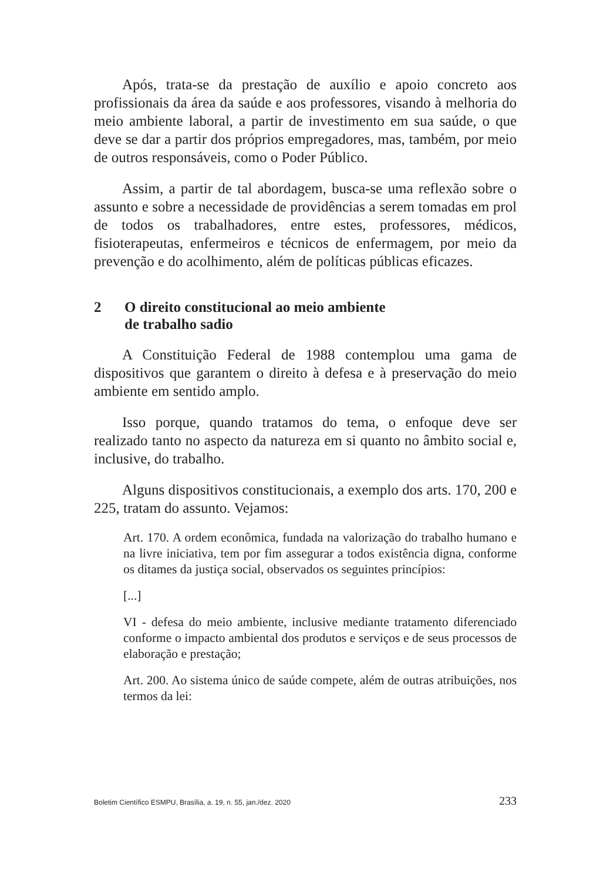Após, trata-se da prestação de auxílio e apoio concreto aos profissionais da área da saúde e aos professores, visando à melhoria do meio ambiente laboral, a partir de investimento em sua saúde, o que deve se dar a partir dos próprios empregadores, mas, também, por meio de outros responsáveis, como o Poder Público.
Assim, a partir de tal abordagem, busca-se uma reflexão sobre o assunto e sobre a necessidade de providências a serem tomadas em prol de todos os trabalhadores, entre estes, professores, médicos, fisioterapeutas, enfermeiros e técnicos de enfermagem, por meio da prevenção e do acolhimento, além de políticas públicas eficazes.
2 O direito constitucional ao meio ambiente
de trabalho sadio
A Constituição Federal de 1988 contemplou uma gama de dispositivos que garantem o direito à defesa e à preservação do meio ambiente em sentido amplo.
Isso porque, quando tratamos do tema, o enfoque deve ser realizado tanto no aspecto da natureza em si quanto no âmbito social e, inclusive, do trabalho.
Alguns dispositivos constitucionais, a exemplo dos arts. 170, 200 e 225, tratam do assunto. Vejamos:
Art. 170. A ordem econômica, fundada na valorização do trabalho humano e na livre iniciativa, tem por fim assegurar a todos existência digna, conforme os ditames da justiça social, observados os seguintes princípios:
[...]
VI - defesa do meio ambiente, inclusive mediante tratamento diferenciado conforme o impacto ambiental dos produtos e serviços e de seus processos de elaboração e prestação;
Art. 200. Ao sistema único de saúde compete, além de outras atribuições, nos termos da lei:
Boletim Científico ESMPU, Brasília, a. 19, n. 55, jan./dez. 2020 233